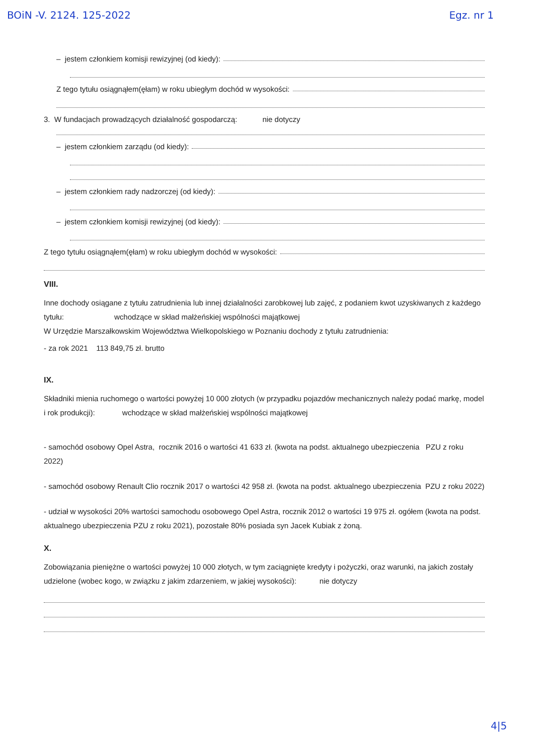BOiN -V. 2124. 125-2022 Egz. nr 1
– jestem członkiem komisji rewizyjnej (od kiedy):
Z tego tytułu osiągnąłem(ęłam) w roku ubiegłym dochód w wysokości:
3. W fundacjach prowadzących działalność gospodarczą: nie dotyczy
– jestem członkiem zarządu (od kiedy):
– jestem członkiem rady nadzorczej (od kiedy):
– jestem członkiem komisji rewizyjnej (od kiedy):
Z tego tytułu osiągnąłem(ęłam) w roku ubiegłym dochód w wysokości:
VIII.
Inne dochody osiągane z tytułu zatrudnienia lub innej działalności zarobkowej lub zajęć, z podaniem kwot uzyskiwanych z każdego tytułu: wchodzące w skład małżeńskiej wspólności majątkowej
W Urzędzie Marszałkowskim Województwa Wielkopolskiego w Poznaniu dochody z tytułu zatrudnienia:
- za rok 2021 113 849,75 zł. brutto
IX.
Składniki mienia ruchomego o wartości powyżej 10 000 złotych (w przypadku pojazdów mechanicznych należy podać markę, model i rok produkcji): wchodzące w skład małżeńskiej wspólności majątkowej
- samochód osobowy Opel Astra, rocznik 2016 o wartości 41 633 zł. (kwota na podst. aktualnego ubezpieczenia PZU z roku 2022)
- samochód osobowy Renault Clio rocznik 2017 o wartości 42 958 zł. (kwota na podst. aktualnego ubezpieczenia PZU z roku 2022)
- udział w wysokości 20% wartości samochodu osobowego Opel Astra, rocznik 2012 o wartości 19 975 zł. ogółem (kwota na podst. aktualnego ubezpieczenia PZU z roku 2021), pozostałe 80% posiada syn Jacek Kubiak z żoną.
X.
Zobowiązania pieniężne o wartości powyżej 10 000 złotych, w tym zaciągnięte kredyty i pożyczki, oraz warunki, na jakich zostały udzielone (wobec kogo, w związku z jakim zdarzeniem, w jakiej wysokości): nie dotyczy
4|5